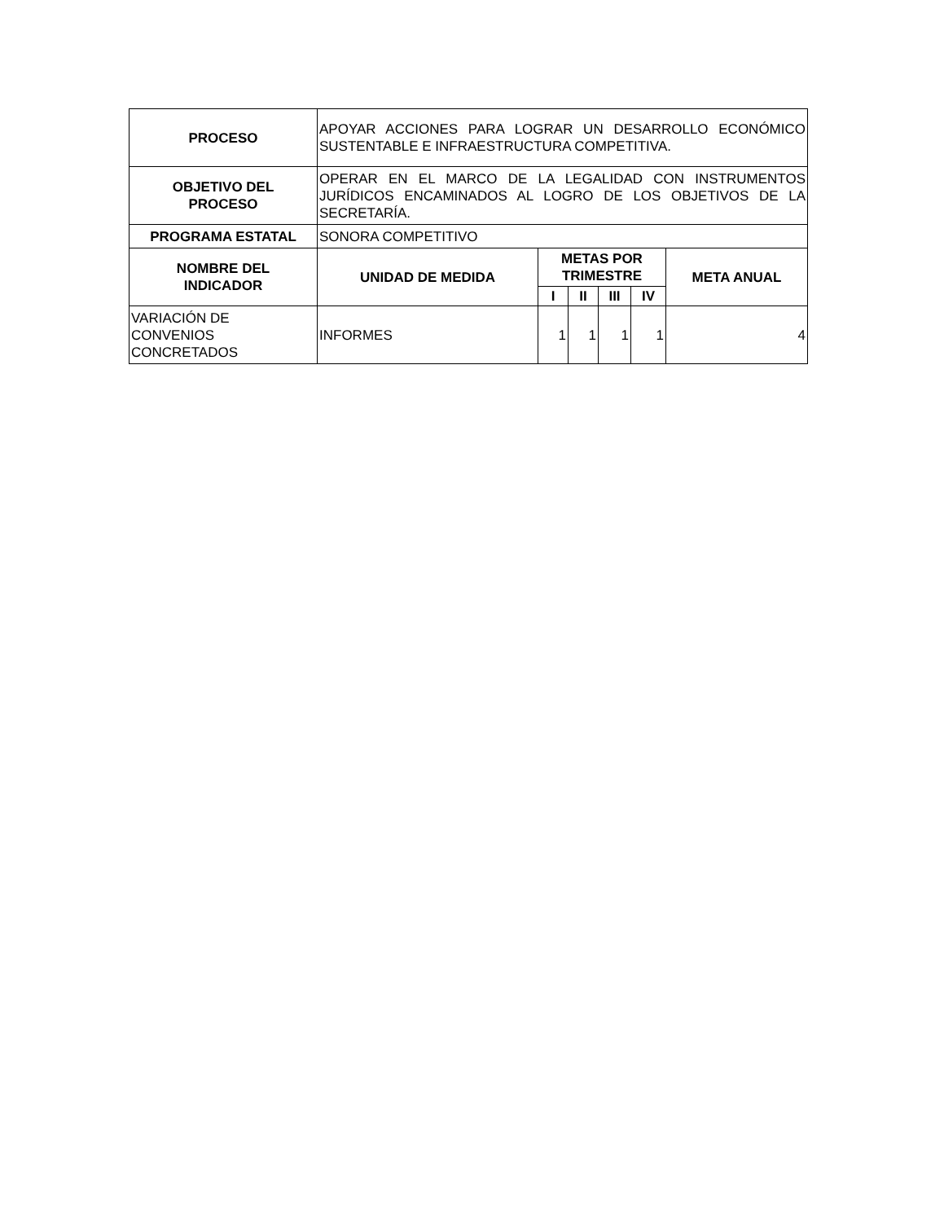| PROCESO | APOYAR ACCIONES PARA LOGRAR UN DESARROLLO ECONÓMICO SUSTENTABLE E INFRAESTRUCTURA COMPETITIVA. | | | | | |
| OBJETIVO DEL PROCESO | OPERAR EN EL MARCO DE LA LEGALIDAD CON INSTRUMENTOS JURÍDICOS ENCAMINADOS AL LOGRO DE LOS OBJETIVOS DE LA SECRETARÍA. | | | | | |
| PROGRAMA ESTATAL | SONORA COMPETITIVO | | | | | |
| NOMBRE DEL INDICADOR | UNIDAD DE MEDIDA | METAS POR TRIMESTRE | | | | META ANUAL |
| | | I | II | III | IV | |
| VARIACIÓN DE CONVENIOS CONCRETADOS | INFORMES | 1 | 1 | 1 | 1 | 4 |